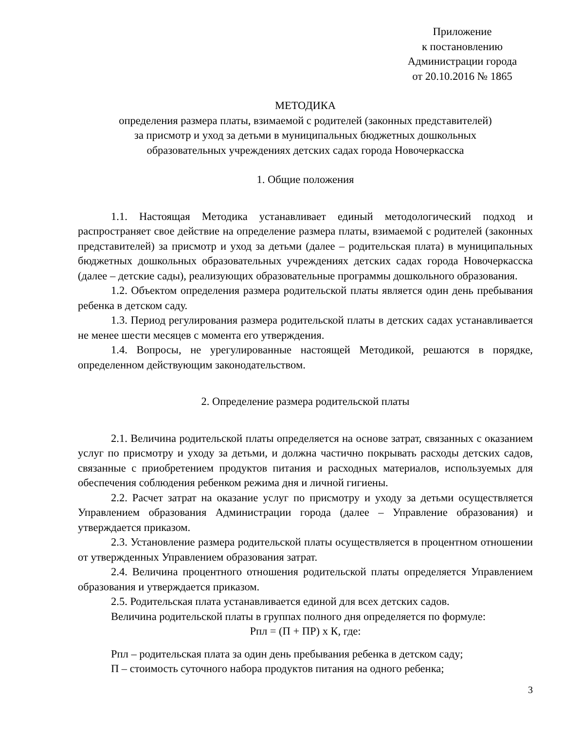Приложение
к постановлению
Администрации города
от 20.10.2016 № 1865
МЕТОДИКА
определения размера платы, взимаемой с родителей (законных представителей)
за присмотр и уход за детьми в муниципальных бюджетных дошкольных
образовательных учреждениях детских садах города Новочеркасска
1. Общие положения
1.1. Настоящая Методика устанавливает единый методологический подход и распространяет свое действие на определение размера платы, взимаемой с родителей (законных представителей) за присмотр и уход за детьми (далее – родительская плата) в муниципальных бюджетных дошкольных образовательных учреждениях детских садах города Новочеркасска (далее – детские сады), реализующих образовательные программы дошкольного образования.
1.2. Объектом определения размера родительской платы является один день пребывания ребенка в детском саду.
1.3. Период регулирования размера родительской платы в детских садах устанавливается не менее шести месяцев с момента его утверждения.
1.4. Вопросы, не урегулированные настоящей Методикой, решаются в порядке, определенном действующим законодательством.
2. Определение размера родительской платы
2.1. Величина родительской платы определяется на основе затрат, связанных с оказанием услуг по присмотру и уходу за детьми, и должна частично покрывать расходы детских садов, связанные с приобретением продуктов питания и расходных материалов, используемых для обеспечения соблюдения ребенком режима дня и личной гигиены.
2.2. Расчет затрат на оказание услуг по присмотру и уходу за детьми осуществляется Управлением образования Администрации города (далее – Управление образования) и утверждается приказом.
2.3. Установление размера родительской платы осуществляется в процентном отношении от утвержденных Управлением образования затрат.
2.4. Величина процентного отношения родительской платы определяется Управлением образования и утверждается приказом.
2.5. Родительская плата устанавливается единой для всех детских садов.
Величина родительской платы в группах полного дня определяется по формуле:
Рпл = (П + ПР) х К, где:
Рпл – родительская плата за один день пребывания ребенка в детском саду;
П – стоимость суточного набора продуктов питания на одного ребенка;
3